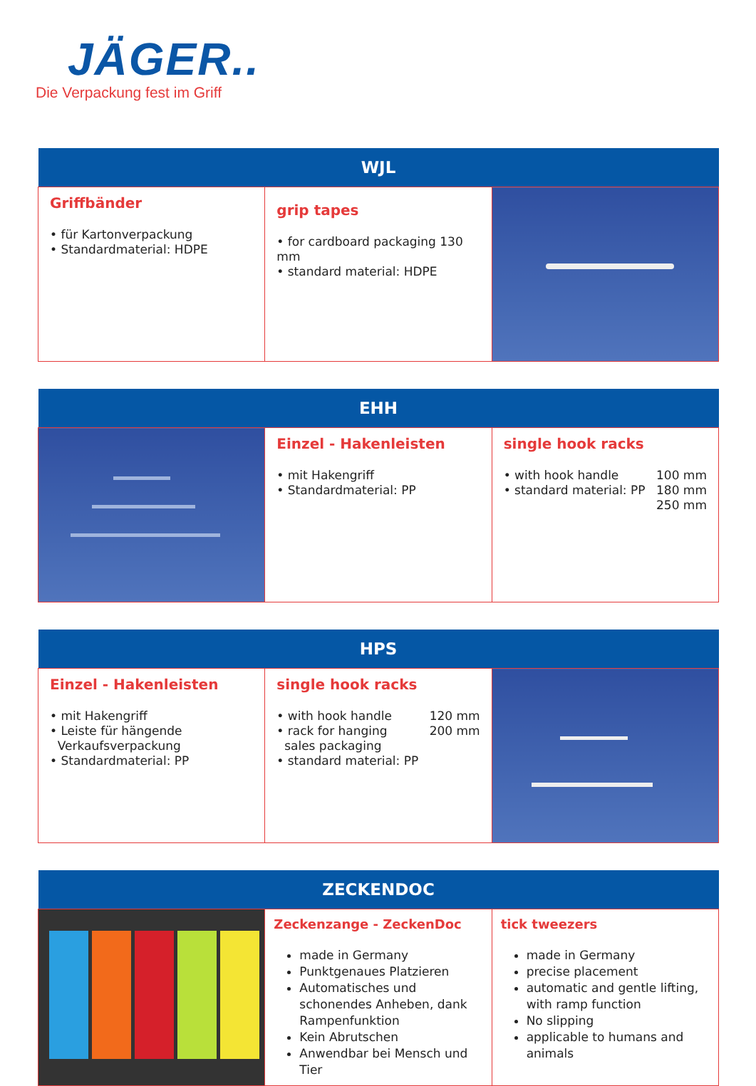JÄGER..
Die Verpackung fest im Griff
| WJL | | |
| --- | --- | --- |
| Griffbänder • für Kartonverpackung • Standardmaterial: HDPE | grip tapes • for cardboard packaging 130 mm • standard material: HDPE | |
| EHH | | |
| --- | --- | --- |
| | Einzel - Hakenleisten • mit Hakengriff • Standardmaterial: PP | single hook racks • with hook handle • standard material: PP 100 mm 180 mm 250 mm |
| HPS | | |
| --- | --- | --- |
| Einzel - Hakenleisten • mit Hakengriff • Leiste für hängende Verkaufsverpackung • Standardmaterial: PP | single hook racks • with hook handle • rack for hanging sales packaging • standard material: PP 120 mm 200 mm | |
| ZECKENDOC | | |
| --- | --- | --- |
| | Zeckenzange - ZeckenDoc made in Germany Punktgenaues Platzieren Automatisches und schonendes Anheben, dank Rampenfunktion Kein Abrutschen Anwendbar bei Mensch und Tier | tick tweezers made in Germany precise placement automatic and gentle lifting, with ramp function No slipping applicable to humans and animals |